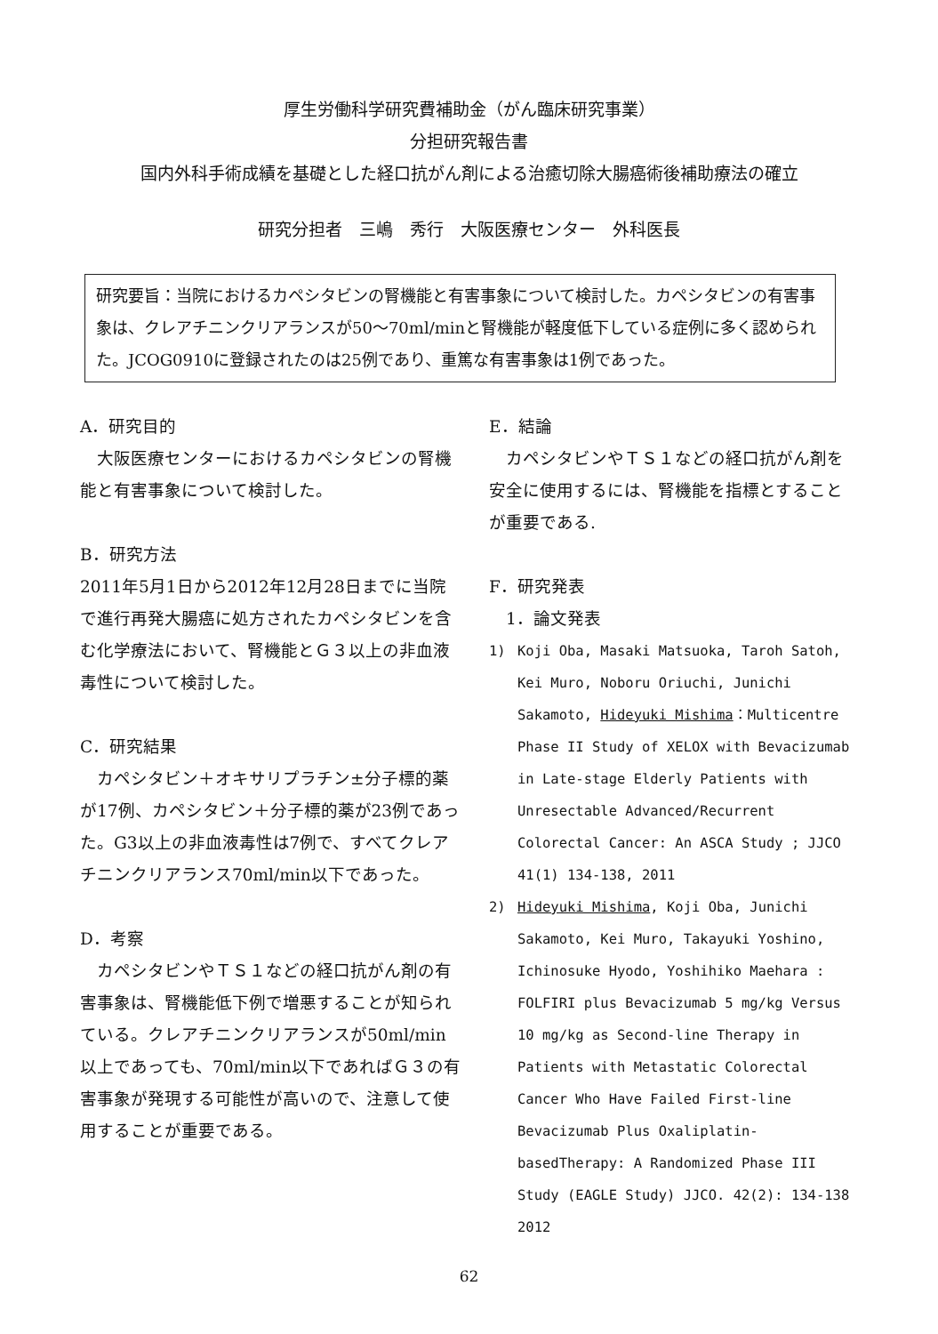厚生労働科学研究費補助金（がん臨床研究事業）
分担研究報告書
国内外科手術成績を基礎とした経口抗がん剤による治癒切除大腸癌術後補助療法の確立
研究分担者　三嶋　秀行　大阪医療センター　外科医長
研究要旨：当院におけるカペシタビンの腎機能と有害事象について検討した。カペシタビンの有害事象は、クレアチニンクリアランスが50～70ml/minと腎機能が軽度低下している症例に多く認められた。JCOG0910に登録されたのは25例であり、重篤な有害事象は1例であった。
A．研究目的
　大阪医療センターにおけるカペシタビンの腎機能と有害事象について検討した。
B．研究方法
2011年5月1日から2012年12月28日までに当院で進行再発大腸癌に処方されたカペシタビンを含む化学療法において、腎機能とＧ３以上の非血液毒性について検討した。
C．研究結果
　カペシタビン＋オキサリプラチン±分子標的薬が17例、カペシタビン＋分子標的薬が23例であった。G3以上の非血液毒性は7例で、すべてクレアチニンクリアランス70ml/min以下であった。
D．考察
　カペシタビンやＴＳ１などの経口抗がん剤の有害事象は、腎機能低下例で増悪することが知られている。クレアチニンクリアランスが50ml/min以上であっても、70ml/min以下であればＧ３の有害事象が発現する可能性が高いので、注意して使用することが重要である。
E．結論
　カペシタビンやＴＳ１などの経口抗がん剤を安全に使用するには、腎機能を指標とすることが重要である.
F．研究発表
　1．論文発表
1) Koji Oba, Masaki Matsuoka, Taroh Satoh, Kei Muro, Noboru Oriuchi, Junichi Sakamoto, Hideyuki Mishima：Multicentre Phase II Study of XELOX with Bevacizumab in Late-stage Elderly Patients with Unresectable Advanced/Recurrent Colorectal Cancer: An ASCA Study ; JJCO 41(1) 134-138, 2011
2) Hideyuki Mishima, Koji Oba, Junichi Sakamoto, Kei Muro, Takayuki Yoshino, Ichinosuke Hyodo, Yoshihiko Maehara : FOLFIRI plus Bevacizumab 5 mg/kg Versus 10 mg/kg as Second-line Therapy in Patients with Metastatic Colorectal Cancer Who Have Failed First-line Bevacizumab Plus Oxaliplatin-basedTherapy: A Randomized Phase III Study (EAGLE Study) JJCO. 42(2): 134-138 2012
62